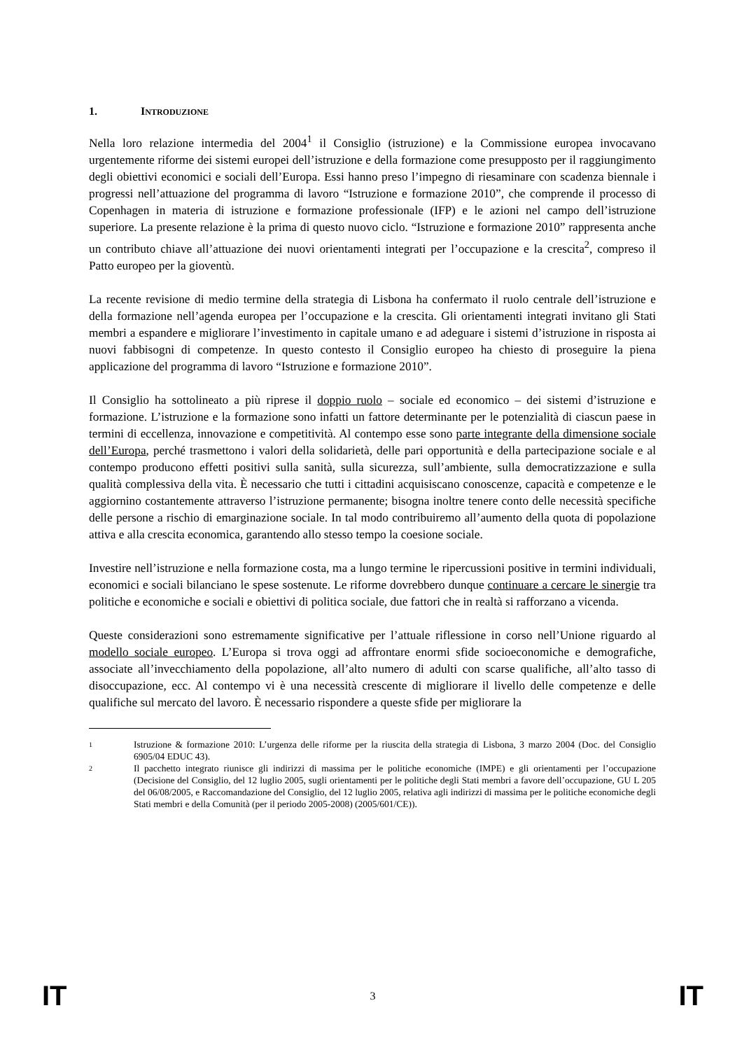1. INTRODUZIONE
Nella loro relazione intermedia del 2004<sup>1</sup> il Consiglio (istruzione) e la Commissione europea invocavano urgentemente riforme dei sistemi europei dell’istruzione e della formazione come presupposto per il raggiungimento degli obiettivi economici e sociali dell’Europa. Essi hanno preso l’impegno di riesaminare con scadenza biennale i progressi nell’attuazione del programma di lavoro “Istruzione e formazione 2010”, che comprende il processo di Copenhagen in materia di istruzione e formazione professionale (IFP) e le azioni nel campo dell’istruzione superiore. La presente relazione è la prima di questo nuovo ciclo. “Istruzione e formazione 2010” rappresenta anche un contributo chiave all’attuazione dei nuovi orientamenti integrati per l’occupazione e la crescita<sup>2</sup>, compreso il Patto europeo per la gioventù.
La recente revisione di medio termine della strategia di Lisbona ha confermato il ruolo centrale dell’istruzione e della formazione nell’agenda europea per l’occupazione e la crescita. Gli orientamenti integrati invitano gli Stati membri a espandere e migliorare l’investimento in capitale umano e ad adeguare i sistemi d’istruzione in risposta ai nuovi fabbisogni di competenze. In questo contesto il Consiglio europeo ha chiesto di proseguire la piena applicazione del programma di lavoro “Istruzione e formazione 2010”.
Il Consiglio ha sottolineato a più riprese il doppio ruolo – sociale ed economico – dei sistemi d’istruzione e formazione. L’istruzione e la formazione sono infatti un fattore determinante per le potenzialità di ciascun paese in termini di eccellenza, innovazione e competitività. Al contempo esse sono parte integrante della dimensione sociale dell’Europa, perché trasmettono i valori della solidarietà, delle pari opportunità e della partecipazione sociale e al contempo producono effetti positivi sulla sanità, sulla sicurezza, sull’ambiente, sulla democratizzazione e sulla qualità complessiva della vita. È necessario che tutti i cittadini acquisiscano conoscenze, capacità e competenze e le aggiornino costantemente attraverso l’istruzione permanente; bisogna inoltre tenere conto delle necessità specifiche delle persone a rischio di emarginazione sociale. In tal modo contribuiremo all’aumento della quota di popolazione attiva e alla crescita economica, garantendo allo stesso tempo la coesione sociale.
Investire nell’istruzione e nella formazione costa, ma a lungo termine le ripercussioni positive in termini individuali, economici e sociali bilanciano le spese sostenute. Le riforme dovrebbero dunque continuare a cercare le sinergie tra politiche e economiche e sociali e obiettivi di politica sociale, due fattori che in realtà si rafforzano a vicenda.
Queste considerazioni sono estremamente significative per l’attuale riflessione in corso nell’Unione riguardo al modello sociale europeo. L’Europa si trova oggi ad affrontare enormi sfide socioeconomiche e demografiche, associate all’invecchiamento della popolazione, all’alto numero di adulti con scarse qualifiche, all’alto tasso di disoccupazione, ecc. Al contempo vi è una necessità crescente di migliorare il livello delle competenze e delle qualifiche sul mercato del lavoro. È necessario rispondere a queste sfide per migliorare la
1 Istruzione & formazione 2010: L’urgenza delle riforme per la riuscita della strategia di Lisbona, 3 marzo 2004 (Doc. del Consiglio 6905/04 EDUC 43).
2 Il pacchetto integrato riunisce gli indirizzi di massima per le politiche economiche (IMPE) e gli orientamenti per l’occupazione (Decisione del Consiglio, del 12 luglio 2005, sugli orientamenti per le politiche degli Stati membri a favore dell’occupazione, GU L 205 del 06/08/2005, e Raccomandazione del Consiglio, del 12 luglio 2005, relativa agli indirizzi di massima per le politiche economiche degli Stati membri e della Comunità (per il periodo 2005-2008) (2005/601/CE)).
IT 3 IT